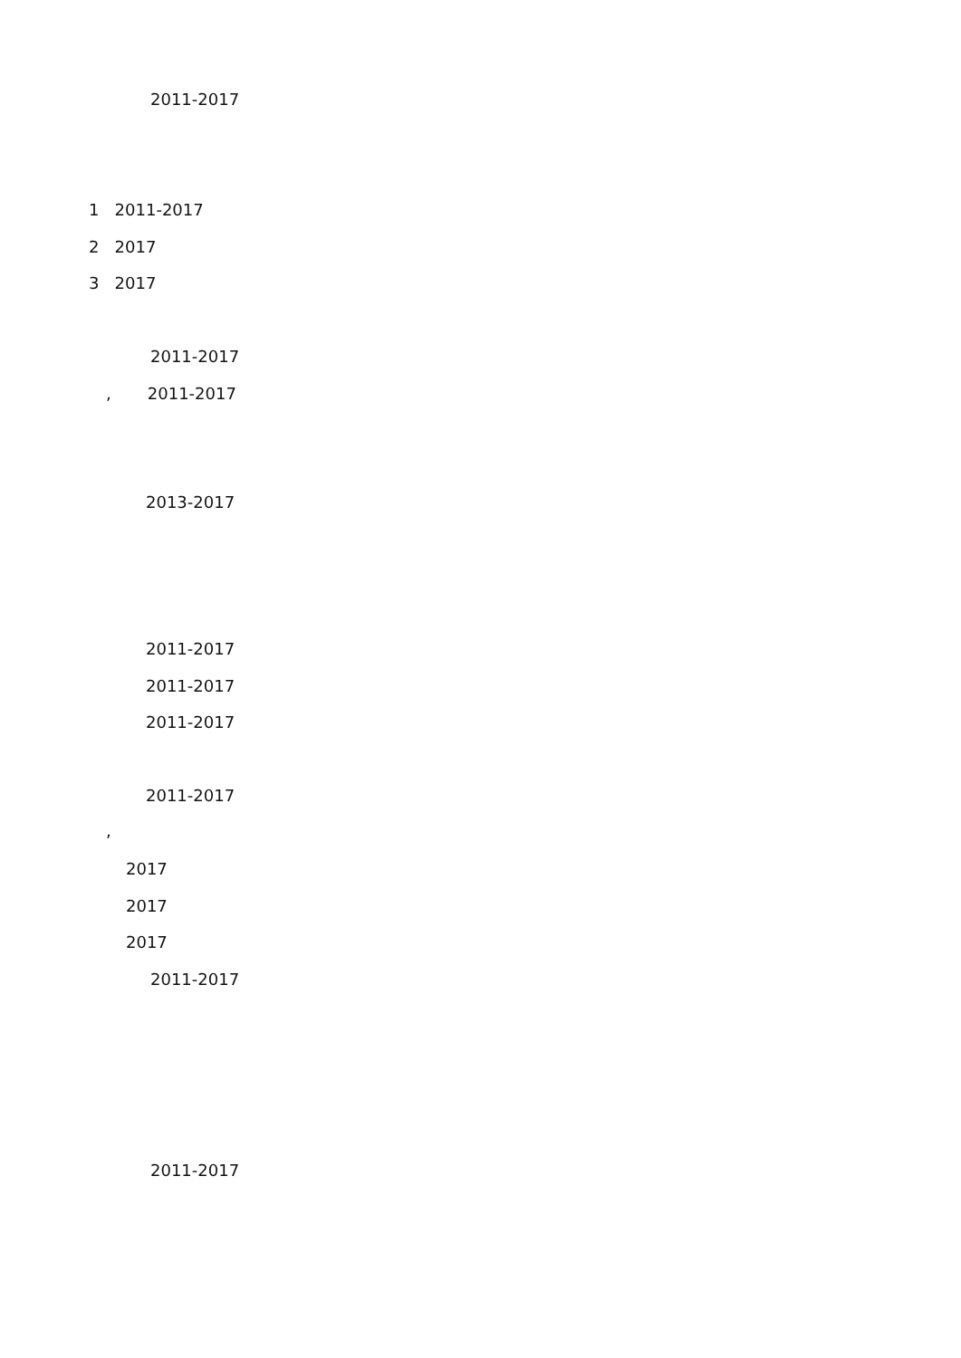2011-2017
1 2011-2017
2 2017
3 2017
2011-2017
, 2011-2017
2013-2017
2011-2017
2011-2017
2011-2017
2011-2017
,
2017
2017
2017
2011-2017
2011-2017